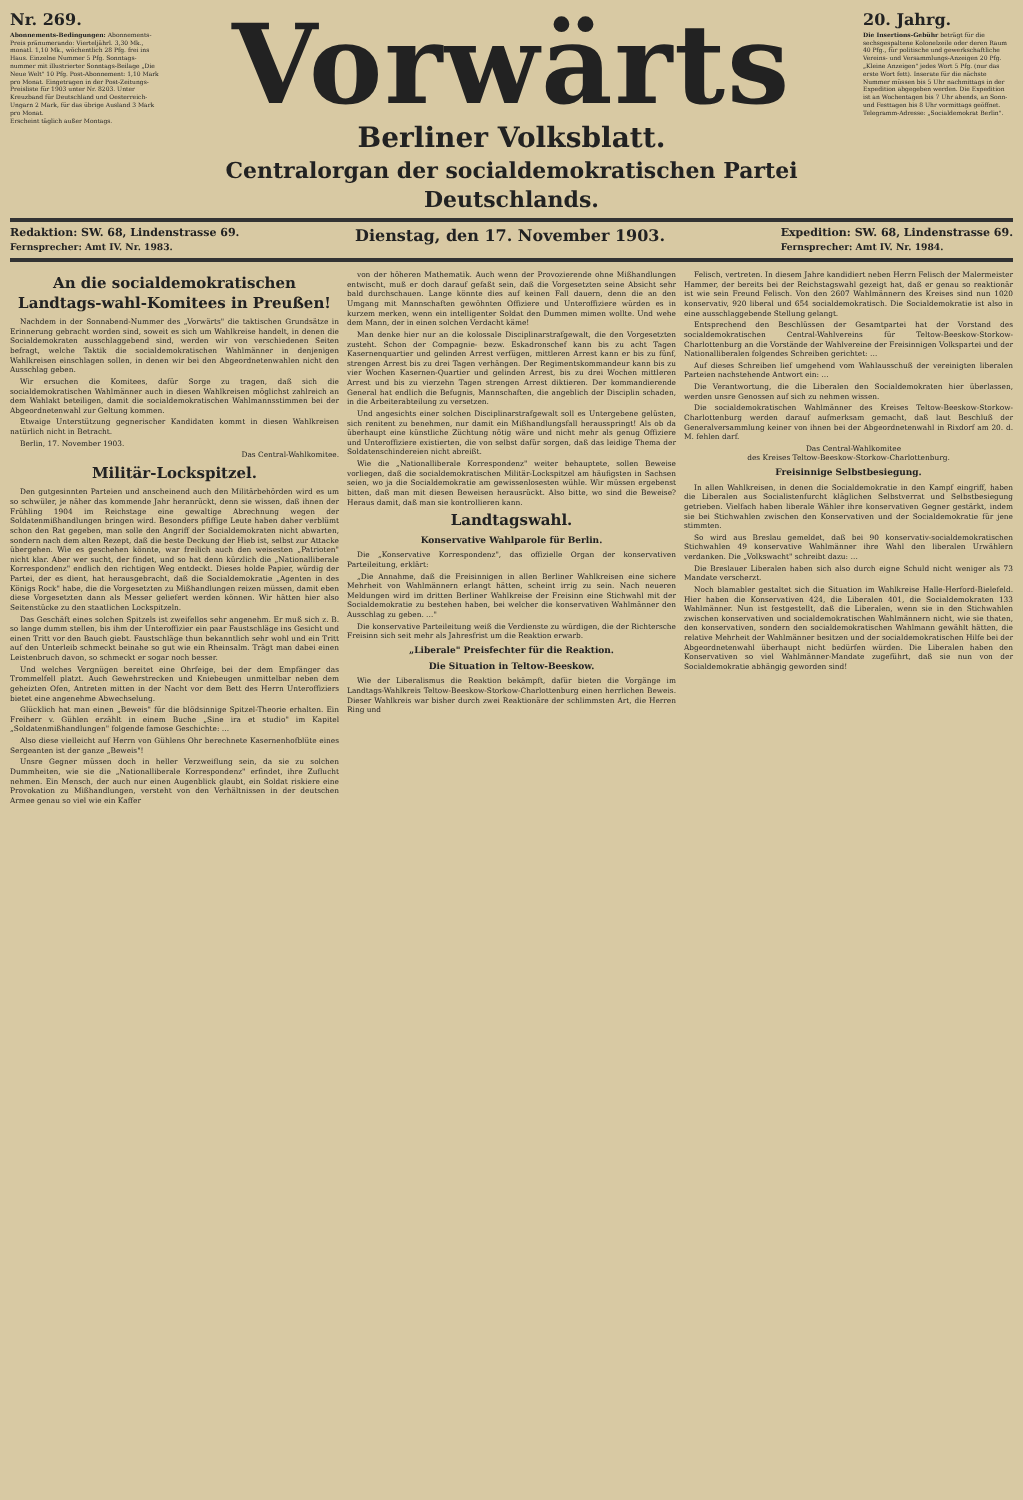Nr. 269.
Abonnements-Bedingungen: Abonnements-Preis pränumerando: Vierteljährl. 3,30 Mk., monatl. 1,10 Mk., wöchentlich 28 Pfg. frei ins Haus. Einzelne Nummer 5 Pfg. Sonntags-nummer mit illustrierter Sonntags-Beilage „Die Neue Welt" 10 Pfg. Post-Abonnement: 1,10 Mark pro Monat. Eingetragen in der Post-Zeitungs-Preisliste für 1903 unter Nr. 8203. Unter Kreuzband für Deutschland und Oesterreich-Ungarn 2 Mark, für das übrige Ausland 3 Mark pro Monat.
Erscheint täglich außer Montags.
Vorwärts
Berliner Volksblatt.
Centralorgan der socialdemokratischen Partei Deutschlands.
20. Jahrg.
Die Insertions-Gebühr beträgt für die sechsgespaltene Kolonelzeile oder deren Raum 40 Pfg., für politische und gewerkschaftliche Vereins- und Versammlungs-Anzeigen 20 Pfg. „Kleine Anzeigen" jedes Wort 5 Pfg. (nur das erste Wort fett). Inserate für die nächste Nummer müssen bis 5 Uhr nachmittags in der Expedition abgegeben werden. Die Expedition ist an Wochentagen bis 7 Uhr abends, an Sonn- und Festtagen bis 8 Uhr vormittags geöffnet.
Telegramm-Adresse: „Socialdemokrat Berlin".
Redaktion: SW. 68, Lindenstrasse 69.
Fernsprecher: Amt IV. Nr. 1983.
Dienstag, den 17. November 1903.
Expedition: SW. 68, Lindenstrasse 69.
Fernsprecher: Amt IV. Nr. 1984.
An die socialdemokratischen Landtags-wahl-Komitees in Preußen!
Nachdem in der Sonnabend-Nummer des „Vorwärts" die taktischen Grundsätze in Erinnerung gebracht worden sind, soweit es sich um Wahlkreise handelt, in denen die Socialdemokraten ausschlaggebend sind, werden wir von verschiedenen Seiten befragt, welche Taktik die socialdemokratischen Wahlmänner in denjenigen Wahlkreisen einschlagen sollen, in denen wir bei den Abgeordnetenwahlen nicht den Ausschlag geben.
Wir ersuchen die Komitees, dafür Sorge zu tragen, daß sich die socialdemokratischen Wahlmänner auch in diesen Wahlkreisen möglichst zahlreich an dem Wahlakt beteiligen, damit die socialdemokratischen Wahlmannsstimmen bei der Abgeordnetenwahl zur Geltung kommen.
Etwaige Unterstützung gegnerischer Kandidaten kommt in diesen Wahlkreisen natürlich nicht in Betracht.
Berlin, 17. November 1903.
Das Central-Wahlkomitee.
Militär-Lockspitzel.
Den gutgesinnten Parteien und anscheinend auch den Militärbehörden wird es um so schwüler, je näher das kommende Jahr heranrückt, denn sie wissen, daß ihnen der Frühling 1904 im Reichstage eine gewaltige Abrechnung wegen der Soldatenmißhandlungen bringen wird. Besonders pfiffige Leute haben daher verblümt schon den Rat gegeben, man solle den Angriff der Socialdemokraten nicht abwarten, sondern nach dem alten Rezept, daß die beste Deckung der Hieb ist, selbst zur Attacke übergehen. Wie es geschehen könnte, war freilich auch den weisesten „Patrioten" nicht klar. Aber wer sucht, der findet, und so hat denn kürzlich die „Nationalliberale Korrespondenz" endlich den richtigen Weg entdeckt. Dieses holde Papier, würdig der Partei, der es dient, hat herausgebracht, daß die Socialdemokratie „Agenten in des Königs Rock" habe, die die Vorgesetzten zu Mißhandlungen reizen müssen, damit eben diese Vorgesetzten dann als Messer geliefert werden können. Wir hätten hier also Seitenstücke zu den staatlichen Lockspitzeln.
Das Geschäft eines solchen Spitzels ist zweifellos sehr angenehm. Er muß sich z. B. so lange dumm stellen, bis ihm der Unteroffizier ein paar Faustschläge ins Gesicht und einen Tritt vor den Bauch giebt. Faustschläge thun bekanntlich sehr wohl und ein Tritt auf den Unterleib schmeckt beinahe so gut wie ein Rheinsalm. Trägt man dabei einen Leistenbruch davon, so schmeckt er sogar noch besser.
Und welches Vergnügen bereitet eine Ohrfeige, bei der dem Empfänger das Trommelfell platzt. Auch Gewehrstrecken und Kniebeugen unmittelbar neben dem geheizten Ofen, Antreten mitten in der Nacht vor dem Bett des Herrn Unteroffiziers bietet eine angenehme Abwechselung.
Glücklich hat man einen „Beweis" für die blödsinnige Spitzel-Theorie erhalten. Ein Freiherr v. Gühlen erzählt in einem Buche „Sine ira et studio" im Kapitel „Soldatenmißhandlungen" folgende famose Geschichte: …
Also diese vielleicht auf Herrn von Gühlens Ohr berechnete Kasernenhofblüte eines Sergeanten ist der ganze „Beweis"!
Unsre Gegner müssen doch in heller Verzweiflung sein, da sie zu solchen Dummheiten, wie sie die „Nationalliberale Korrespondenz" erfindet, ihre Zuflucht nehmen. Ein Mensch, der auch nur einen Augenblick glaubt, ein Soldat riskiere eine Provokation zu Mißhandlungen, versteht von den Verhältnissen in der deutschen Armee genau so viel wie ein Kaffer
von der höheren Mathematik. Auch wenn der Provozierende ohne Mißhandlungen entwischt, muß er doch darauf gefaßt sein, daß die Vorgesetzten seine Absicht sehr bald durchschauen. Lange könnte dies auf keinen Fall dauern, denn die an den Umgang mit Mannschaften gewöhnten Offiziere und Unteroffiziere würden es in kurzem merken, wenn ein intelligenter Soldat den Dummen mimen wollte. Und wehe dem Mann, der in einen solchen Verdacht käme!
Man denke hier nur an die kolossale Disciplinarstrafgewalt, die den Vorgesetzten zusteht. Schon der Compagnie- bezw. Eskadronschef kann bis zu acht Tagen Kasernenquartier und gelinden Arrest verfügen, mittleren Arrest kann er bis zu fünf, strengen Arrest bis zu drei Tagen verhängen. Der Regimentskommandeur kann bis zu vier Wochen Kasernen-Quartier und gelinden Arrest, bis zu drei Wochen mittleren Arrest und bis zu vierzehn Tagen strengen Arrest diktieren. Der kommandierende General hat endlich die Befugnis, Mannschaften, die angeblich der Disciplin schaden, in die Arbeiterabteilung zu versetzen.
Und angesichts einer solchen Disciplinarstrafgewalt soll es Untergebene gelüsten, sich renitent zu benehmen, nur damit ein Mißhandlungsfall herausspringt! Als ob da überhaupt eine künstliche Züchtung nötig wäre und nicht mehr als genug Offiziere und Unteroffiziere existierten, die von selbst dafür sorgen, daß das leidige Thema der Soldatenschindereien nicht abreißt.
Wie die „Nationalliberale Korrespondenz" weiter behauptete, sollen Beweise vorliegen, daß die socialdemokratischen Militär-Lockspitzel am häufigsten in Sachsen seien, wo ja die Socialdemokratie am gewissenlosesten wühle. Wir müssen ergebenst bitten, daß man mit diesen Beweisen herausrückt. Also bitte, wo sind die Beweise? Heraus damit, daß man sie kontrollieren kann.
Landtagswahl.
Konservative Wahlparole für Berlin.
Die „Konservative Korrespondenz", das offizielle Organ der konservativen Parteileitung, erklärt:
„Die Annahme, daß die Freisinnigen in allen Berliner Wahlkreisen eine sichere Mehrheit von Wahlmännern erlangt hätten, scheint irrig zu sein. Nach neueren Meldungen wird im dritten Berliner Wahlkreise der Freisinn eine Stichwahl mit der Socialdemokratie zu bestehen haben, bei welcher die konservativen Wahlmänner den Ausschlag zu geben. …"
Die konservative Parteileitung weiß die Verdienste zu würdigen, die der Richtersche Freisinn sich seit mehr als Jahresfrist um die Reaktion erwarb.
„Liberale" Preisfechter für die Reaktion.
Die Situation in Teltow-Beeskow.
Wie der Liberalismus die Reaktion bekämpft, dafür bieten die Vorgänge im Landtags-Wahlkreis Teltow-Beeskow-Storkow-Charlottenburg einen herrlichen Beweis. Dieser Wahlkreis war bisher durch zwei Reaktionäre der schlimmsten Art, die Herren Ring und
Felisch, vertreten. In diesem Jahre kandidiert neben Herrn Felisch der Malermeister Hammer, der bereits bei der Reichstagswahl gezeigt hat, daß er genau so reaktionär ist wie sein Freund Felisch. Von den 2607 Wahlmännern des Kreises sind nun 1020 konservativ, 920 liberal und 654 socialdemokratisch. Die Socialdemokratie ist also in eine ausschlaggebende Stellung gelangt.
Entsprechend den Beschlüssen der Gesamtpartei hat der Vorstand des socialdemokratischen Central-Wahlvereins für Teltow-Beeskow-Storkow-Charlottenburg an die Vorstände der Wahlvereine der Freisinnigen Volkspartei und der Nationalliberalen folgendes Schreiben gerichtet: …
Auf dieses Schreiben lief umgehend vom Wahlausschuß der vereinigten liberalen Parteien nachstehende Antwort ein: …
Die Verantwortung, die die Liberalen den Socialdemokraten hier überlassen, werden unsre Genossen auf sich zu nehmen wissen.
Die socialdemokratischen Wahlmänner des Kreises Teltow-Beeskow-Storkow-Charlottenburg werden darauf aufmerksam gemacht, daß laut Beschluß der Generalversammlung keiner von ihnen bei der Abgeordnetenwahl in Rixdorf am 20. d. M. fehlen darf.
Das Central-Wahlkomitee
des Kreises Teltow-Beeskow-Storkow-Charlottenburg.
Freisinnige Selbstbesiegung.
In allen Wahlkreisen, in denen die Socialdemokratie in den Kampf eingriff, haben die Liberalen aus Socialistenfurcht kläglichen Selbstverrat und Selbstbesiegung getrieben. Vielfach haben liberale Wähler ihre konservativen Gegner gestärkt, indem sie bei Stichwahlen zwischen den Konservativen und der Socialdemokratie für jene stimmten.
So wird aus Breslau gemeldet, daß bei 90 konservativ-socialdemokratischen Stichwahlen 49 konservative Wahlmänner ihre Wahl den liberalen Urwählern verdanken. Die „Volkswacht" schreibt dazu: …
Die Breslauer Liberalen haben sich also durch eigne Schuld nicht weniger als 73 Mandate verscherzt.
Noch blamabler gestaltet sich die Situation im Wahlkreise Halle-Herford-Bielefeld. Hier haben die Konservativen 424, die Liberalen 401, die Socialdemokraten 133 Wahlmänner. Nun ist festgestellt, daß die Liberalen, wenn sie in den Stichwahlen zwischen konservativen und socialdemokratischen Wahlmännern nicht, wie sie thaten, den konservativen, sondern den socialdemokratischen Wahlmann gewählt hätten, die relative Mehrheit der Wahlmänner besitzen und der socialdemokratischen Hilfe bei der Abgeordnetenwahl überhaupt nicht bedürfen würden. Die Liberalen haben den Konservativen so viel Wahlmänner-Mandate zugeführt, daß sie nun von der Socialdemokratie abhängig geworden sind!